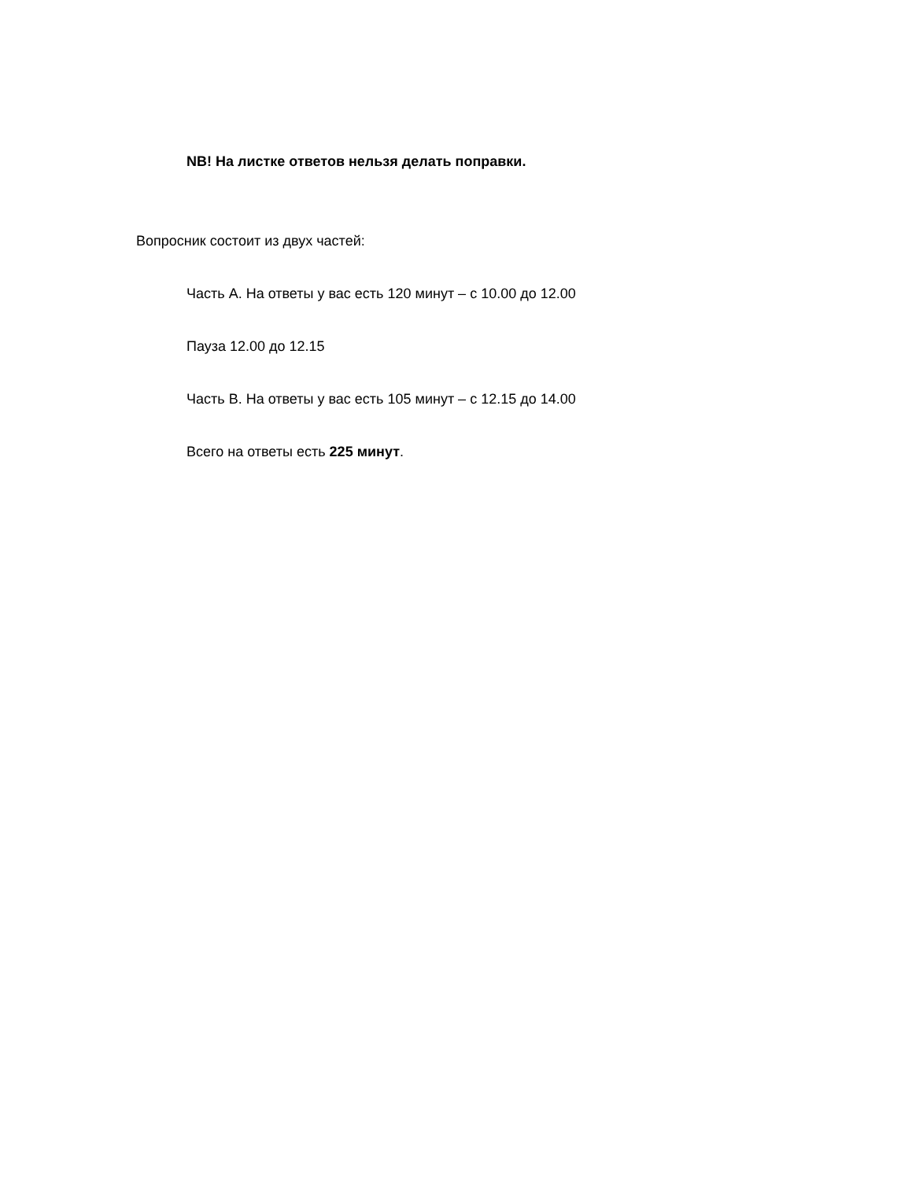NB! На листке ответов нельзя делать поправки.
Вопросник состоит из двух частей:
Часть A. На ответы у вас есть 120 минут – с 10.00 до 12.00
Пауза 12.00 до 12.15
Часть B. На ответы у вас есть 105 минут – с 12.15 до 14.00
Всего на ответы есть 225 минут.